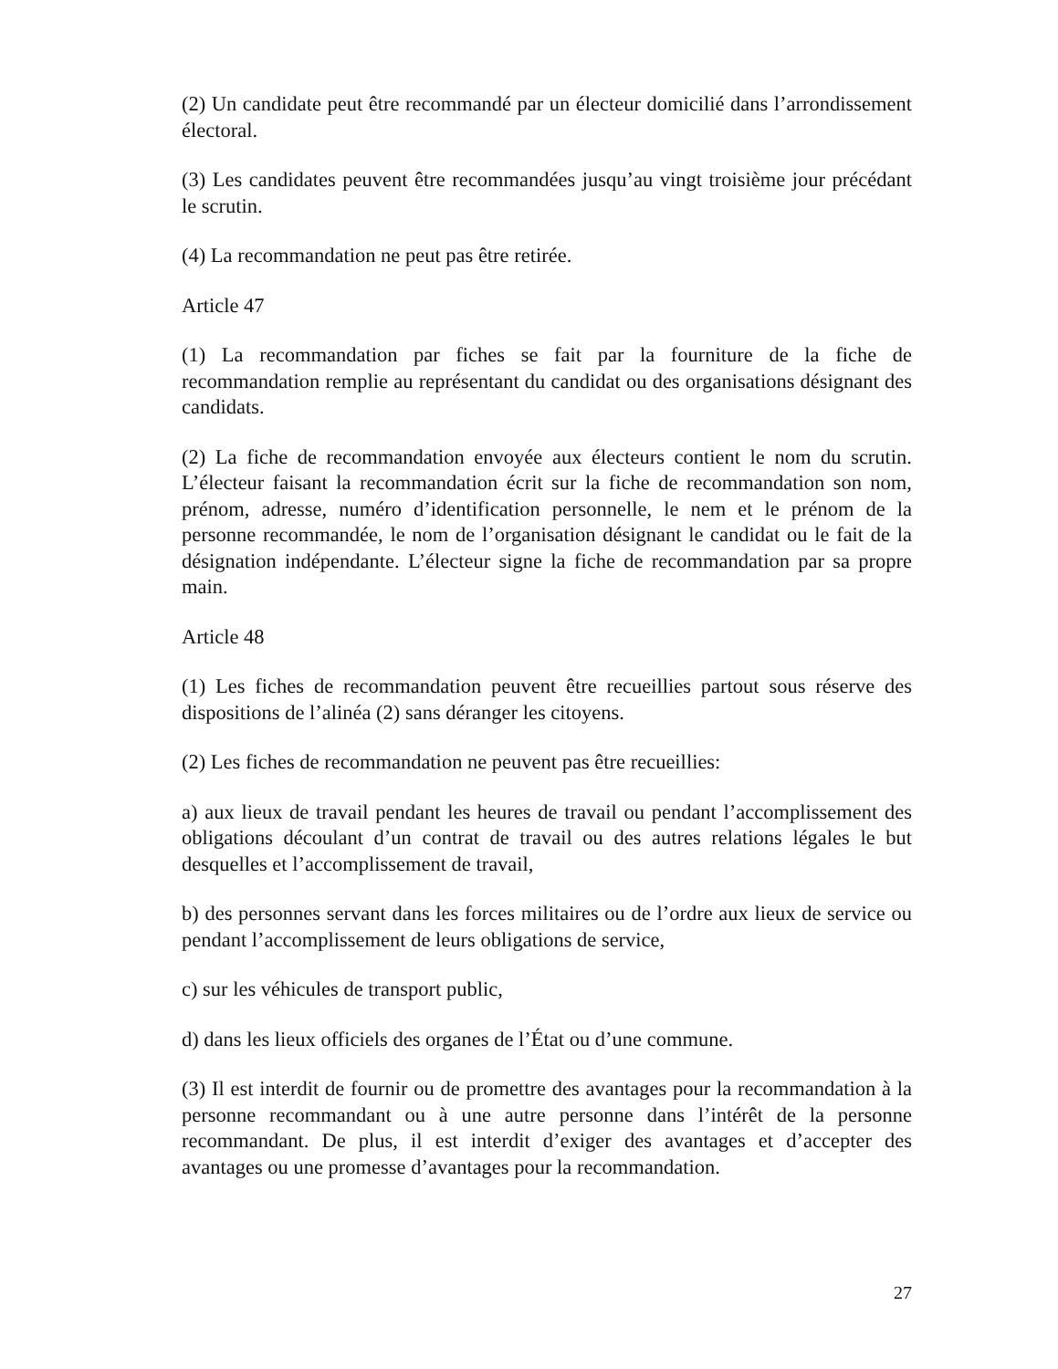(2) Un candidate peut être recommandé par un électeur domicilié dans l’arrondissement électoral.
(3) Les candidates peuvent être recommandées jusqu’au vingt troisième jour précédant le scrutin.
(4) La recommandation ne peut pas être retirée.
Article 47
(1) La recommandation par fiches se fait par la fourniture de la fiche de recommandation remplie au représentant du candidat ou des organisations désignant des candidats.
(2) La fiche de recommandation envoyée aux électeurs contient le nom du scrutin. L’électeur faisant la recommandation écrit sur la fiche de recommandation son nom, prénom, adresse, numéro d’identification personnelle, le nem et le prénom de la personne recommandée, le nom de l’organisation désignant le candidat ou le fait de la désignation indépendante. L’électeur signe la fiche de recommandation par sa propre main.
Article 48
(1) Les fiches de recommandation peuvent être recueillies partout sous réserve des dispositions de l’alinéa (2) sans déranger les citoyens.
(2) Les fiches de recommandation ne peuvent pas être recueillies:
a) aux lieux de travail pendant les heures de travail ou pendant l’accomplissement des obligations découlant d’un contrat de travail ou des autres relations légales le but desquelles et l’accomplissement de travail,
b) des personnes servant dans les forces militaires ou de l’ordre aux lieux de service ou pendant l’accomplissement de leurs obligations de service,
c) sur les véhicules de transport public,
d) dans les lieux officiels des organes de l’État ou d’une commune.
(3) Il est interdit de fournir ou de promettre des avantages pour la recommandation à la personne recommandant ou à une autre personne dans l’intérêt de la personne recommandant. De plus, il est interdit d’exiger des avantages et d’accepter des avantages ou une promesse d’avantages pour la recommandation.
27